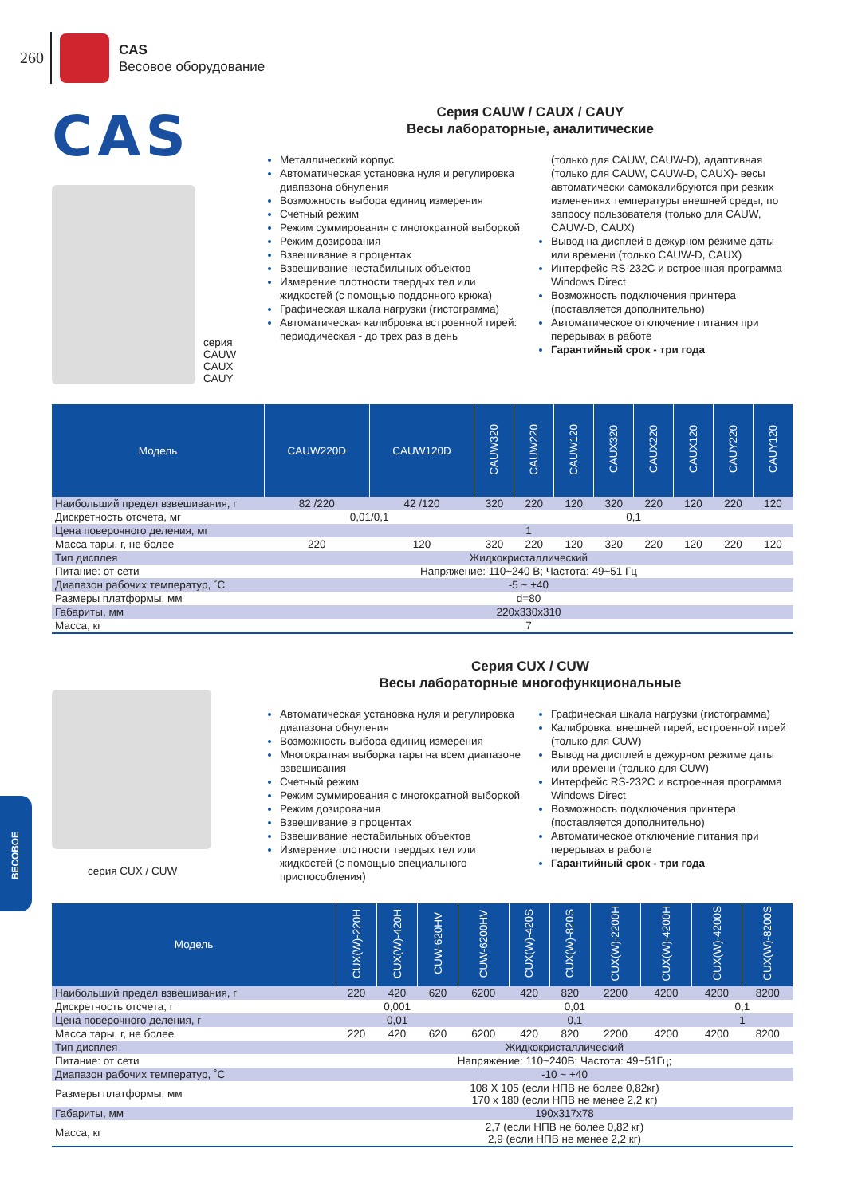260
CAS
Весовое оборудование
CAS
серия
CAUW
CAUX
CAUY
Серия CAUW / CAUX / CAUY
Весы лабораторные, аналитические
Металлический корпус
Автоматическая установка нуля и регулировка диапазона обнуления
Возможность выбора единиц измерения
Счетный режим
Режим суммирования с многократной выборкой
Режим дозирования
Взвешивание в процентах
Взвешивание нестабильных объектов
Измерение плотности твердых тел или жидкостей (с помощью поддонного крюка)
Графическая шкала нагрузки (гистограмма)
Автоматическая калибровка встроенной гирей: периодическая - до трех раз в день
(только для CAUW, CAUW-D), адаптивная (только для CAUW, CAUW-D, CAUX)- весы автоматически самокалибруются при резких изменениях температуры внешней среды, по запросу пользователя (только для CAUW, CAUW-D, CAUX)
Вывод на дисплей в дежурном режиме даты или времени (только CAUW-D, CAUX)
Интерфейс RS-232C и встроенная программа Windows Direct
Возможность подключения принтера (поставляется дополнительно)
Автоматическое отключение питания при перерывах в работе
Гарантийный срок - три года
| Модель | CAUW220D | CAUW120D | CAUW320 | CAUW220 | CAUW120 | CAUX320 | CAUX220 | CAUX120 | CAUY220 | CAUY120 |
| --- | --- | --- | --- | --- | --- | --- | --- | --- | --- | --- |
| Наибольший предел взвешивания, г | 82 /220 | 42 /120 | 320 | 220 | 120 | 320 | 220 | 120 | 220 | 120 |
| Дискретность отсчета, мг | 0,01/0,1 | | 0,1 | | | | | | | |
| Цена поверочного деления, мг | 1 | | | | | | | | | |
| Масса тары, г, не более | 220 | 120 | 320 | 220 | 120 | 320 | 220 | 120 | 220 | 120 |
| Тип дисплея | Жидкокристаллический | | | | | | | | | |
| Питание: от сети | Напряжение: 110~240 В; Частота: 49~51 Гц | | | | | | | | | |
| Диапазон рабочих температур, ˚С | -5 ~ +40 | | | | | | | | | |
| Размеры платформы, мм | d=80 | | | | | | | | | |
| Габариты, мм | 220x330x310 | | | | | | | | | |
| Масса, кг | 7 | | | | | | | | | |
серия CUX / CUW
Серия CUX / CUW
Весы лабораторные многофункциональные
Автоматическая установка нуля и регулировка диапазона обнуления
Возможность выбора единиц измерения
Многократная выборка тары на всем диапазоне взвешивания
Счетный режим
Режим суммирования с многократной выборкой
Режим дозирования
Взвешивание в процентах
Взвешивание нестабильных объектов
Измерение плотности твердых тел или жидкостей (с помощью специального приспособления)
Графическая шкала нагрузки (гистограмма)
Калибровка: внешней гирей, встроенной гирей (только для CUW)
Вывод на дисплей в дежурном режиме даты или времени (только для CUW)
Интерфейс RS-232C и встроенная программа Windows Direct
Возможность подключения принтера (поставляется дополнительно)
Автоматическое отключение питания при перерывах в работе
Гарантийный срок - три года
| Модель | CUX(W)-220H | CUX(W)-420H | CUW-620HV | CUW-6200HV | CUX(W)-420S | CUX(W)-820S | CUX(W)-2200H | CUX(W)-4200H | CUX(W)-4200S | CUX(W)-8200S |
| --- | --- | --- | --- | --- | --- | --- | --- | --- | --- | --- |
| Наибольший предел взвешивания, г | 220 | 420 | 620 | 6200 | 420 | 820 | 2200 | 4200 | 4200 | 8200 |
| Дискретность отсчета, г | 0,001 | | | 0,01 | | | | | 0,1 | |
| Цена поверочного деления, г | 0,01 | | | 0,1 | | | | | 1 | |
| Масса тары, г, не более | 220 | 420 | 620 | 6200 | 420 | 820 | 2200 | 4200 | 4200 | 8200 |
| Тип дисплея | Жидкокристаллический | | | | | | | | | |
| Питание: от сети | Напряжение: 110~240В; Частота: 49~51Гц; | | | | | | | | | |
| Диапазон рабочих температур, ˚С | -10 ~ +40 | | | | | | | | | |
| Размеры платформы, мм | 108 X 105 (если НПВ не более 0,82кг) 170 x 180 (если НПВ не менее 2,2 кг) | | | | | | | | | |
| Габариты, мм | 190x317x78 | | | | | | | | | |
| Масса, кг | 2,7 (если НПВ не более 0,82 кг) 2,9 (если НПВ не менее 2,2 кг) | | | | | | | | | |
ВЕСОВОЕ